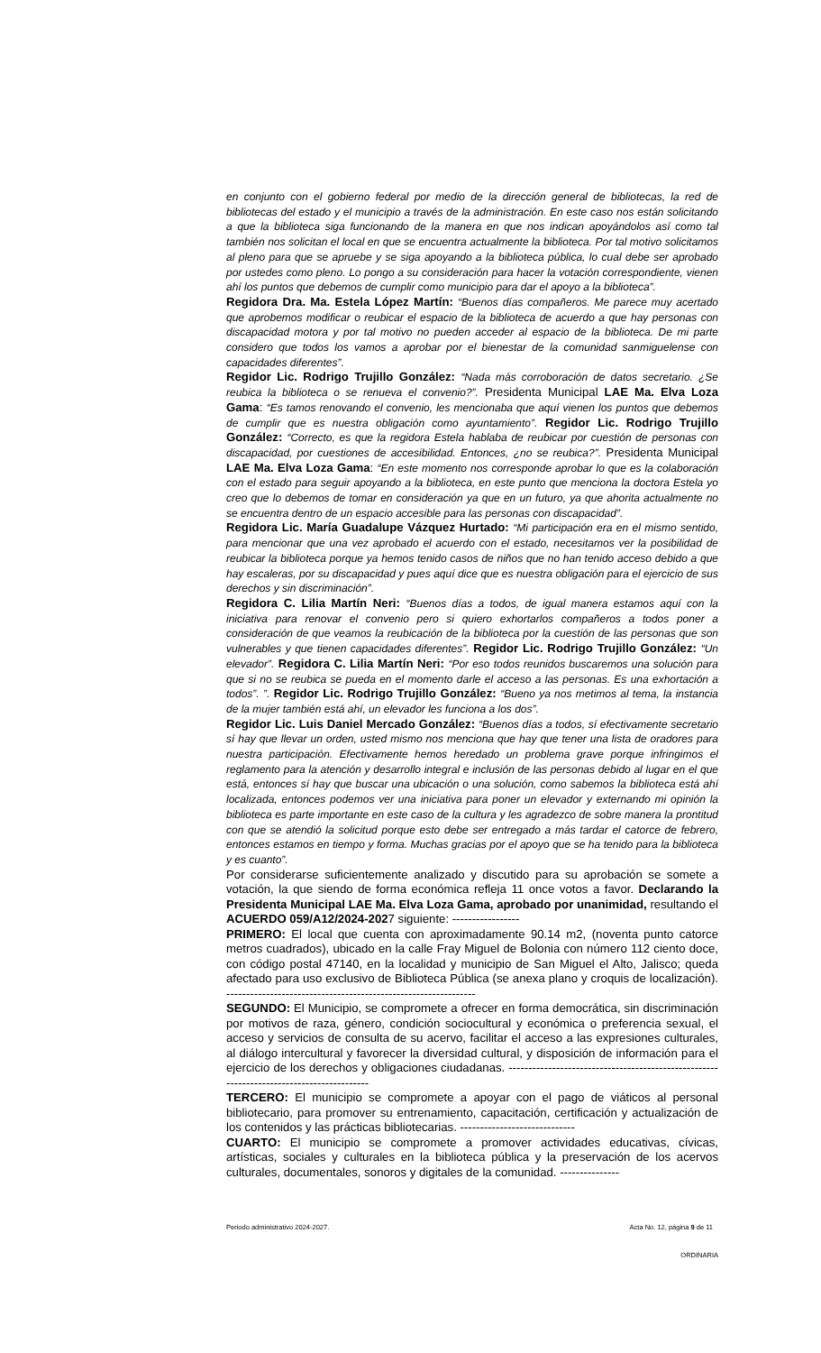en conjunto con el gobierno federal por medio de la dirección general de bibliotecas, la red de bibliotecas del estado y el municipio a través de la administración. En este caso nos están solicitando a que la biblioteca siga funcionando de la manera en que nos indican apoyándolos así como tal también nos solicitan el local en que se encuentra actualmente la biblioteca. Por tal motivo solicitamos al pleno para que se apruebe y se siga apoyando a la biblioteca pública, lo cual debe ser aprobado por ustedes como pleno. Lo pongo a su consideración para hacer la votación correspondiente, vienen ahí los puntos que debemos de cumplir como municipio para dar el apoyo a la biblioteca”.
Regidora Dra. Ma. Estela López Martín: “Buenos días compañeros. Me parece muy acertado que aprobemos modificar o reubicar el espacio de la biblioteca de acuerdo a que hay personas con discapacidad motora y por tal motivo no pueden acceder al espacio de la biblioteca. De mi parte considero que todos los vamos a aprobar por el bienestar de la comunidad sanmiguelense con capacidades diferentes”.
Regidor Lic. Rodrigo Trujillo González: “Nada más corroboración de datos secretario. ¿Se reubica la biblioteca o se renueva el convenio?”. Presidenta Municipal LAE Ma. Elva Loza Gama: “Es tamos renovando el convenio, les mencionaba que aquí vienen los puntos que debemos de cumplir que es nuestra obligación como ayuntamiento”. Regidor Lic. Rodrigo Trujillo González: “Correcto, es que la regidora Estela hablaba de reubicar por cuestión de personas con discapacidad, por cuestiones de accesibilidad. Entonces, ¿no se reubica?”. Presidenta Municipal LAE Ma. Elva Loza Gama: “En este momento nos corresponde aprobar lo que es la colaboración con el estado para seguir apoyando a la biblioteca, en este punto que menciona la doctora Estela yo creo que lo debemos de tomar en consideración ya que en un futuro, ya que ahorita actualmente no se encuentra dentro de un espacio accesible para las personas con discapacidad”.
Regidora Lic. María Guadalupe Vázquez Hurtado: “Mi participación era en el mismo sentido, para mencionar que una vez aprobado el acuerdo con el estado, necesitamos ver la posibilidad de reubicar la biblioteca porque ya hemos tenido casos de niños que no han tenido acceso debido a que hay escaleras, por su discapacidad y pues aquí dice que es nuestra obligación para el ejercicio de sus derechos y sin discriminación”.
Regidora C. Lilia Martín Neri: “Buenos días a todos, de igual manera estamos aquí con la iniciativa para renovar el convenio pero si quiero exhortarlos compañeros a todos poner a consideración de que veamos la reubicación de la biblioteca por la cuestión de las personas que son vulnerables y que tienen capacidades diferentes”. Regidor Lic. Rodrigo Trujillo González: “Un elevador”. Regidora C. Lilia Martín Neri: “Por eso todos reunidos buscaremos una solución para que si no se reubica se pueda en el momento darle el acceso a las personas. Es una exhortación a todos”. ”. Regidor Lic. Rodrigo Trujillo González: “Bueno ya nos metimos al tema, la instancia de la mujer también está ahí, un elevador les funciona a los dos”.
Regidor Lic. Luis Daniel Mercado González: “Buenos días a todos, sí efectivamente secretario sí hay que llevar un orden, usted mismo nos menciona que hay que tener una lista de oradores para nuestra participación. Efectivamente hemos heredado un problema grave porque infringimos el reglamento para la atención y desarrollo integral e inclusión de las personas debido al lugar en el que está, entonces sí hay que buscar una ubicación o una solución, como sabemos la biblioteca está ahí localizada, entonces podemos ver una iniciativa para poner un elevador y externando mi opinión la biblioteca es parte importante en este caso de la cultura y les agradezco de sobre manera la prontitud con que se atendió la solicitud porque esto debe ser entregado a más tardar el catorce de febrero, entonces estamos en tiempo y forma. Muchas gracias por el apoyo que se ha tenido para la biblioteca y es cuanto”.
Por considerarse suficientemente analizado y discutido para su aprobación se somete a votación, la que siendo de forma económica refleja 11 once votos a favor. Declarando la Presidenta Municipal LAE Ma. Elva Loza Gama, aprobado por unanimidad, resultando el ACUERDO 059/A12/2024-2027 siguiente: -----------------
PRIMERO: El local que cuenta con aproximadamente 90.14 m2, (noventa punto catorce metros cuadrados), ubicado en la calle Fray Miguel de Bolonia con número 112 ciento doce, con código postal 47140, en la localidad y municipio de San Miguel el Alto, Jalisco; queda afectado para uso exclusivo de Biblioteca Pública (se anexa plano y croquis de localización). ---------------------------------------------------------------
SEGUNDO: El Municipio, se compromete a ofrecer en forma democrática, sin discriminación por motivos de raza, género, condición sociocultural y económica o preferencia sexual, el acceso y servicios de consulta de su acervo, facilitar el acceso a las expresiones culturales, al diálogo intercultural y favorecer la diversidad cultural, y disposición de información para el ejercicio de los derechos y obligaciones ciudadanas. -----------------------------------------------------------------------------------------
TERCERO: El municipio se compromete a apoyar con el pago de viáticos al personal bibliotecario, para promover su entrenamiento, capacitación, certificación y actualización de los contenidos y las prácticas bibliotecarias. -----------------------------
CUARTO: El municipio se compromete a promover actividades educativas, cívicas, artísticas, sociales y culturales en la biblioteca pública y la preservación de los acervos culturales, documentales, sonoros y digitales de la comunidad. ---------------
Periodo administrativo 2024-2027. Acta No. 12, página 9 de 11
ORDINARIA